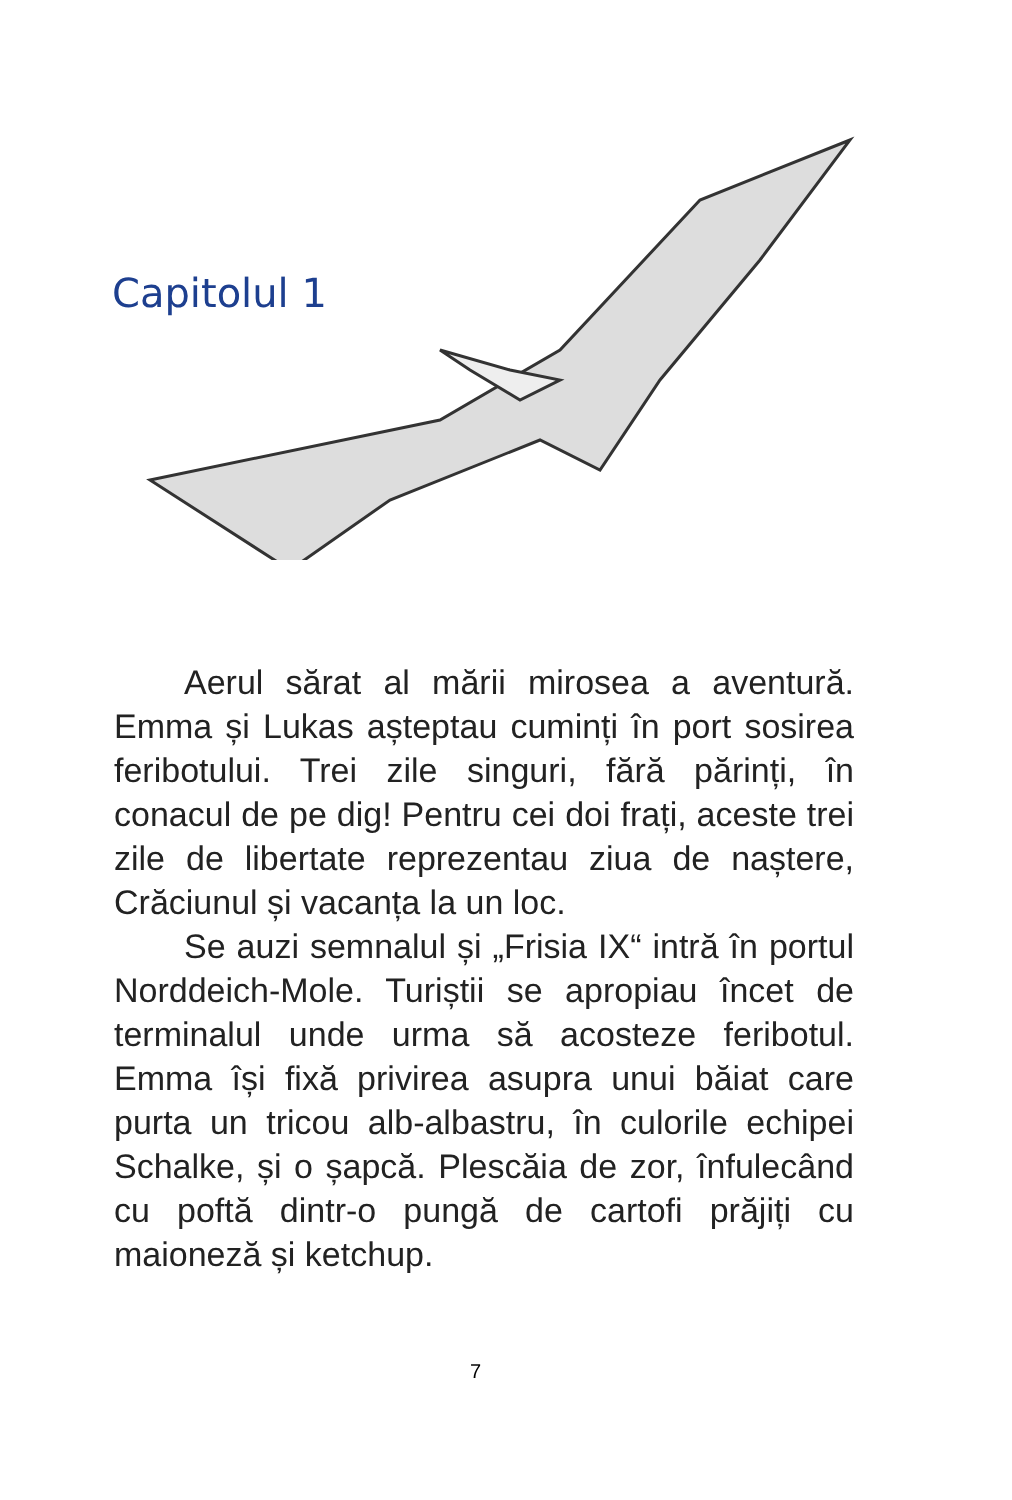Capitolul 1
Aerul sărat al mării mirosea a aventură. Emma și Lukas așteptau cuminți în port sosirea feribotului. Trei zile singuri, fără părinți, în conacul de pe dig! Pentru cei doi frați, aceste trei zile de libertate reprezentau ziua de naștere, Crăciunul și vacanța la un loc.
Se auzi semnalul și „Frisia IX“ intră în portul Norddeich-Mole. Turiștii se apropiau încet de terminalul unde urma să acosteze feribotul. Emma își fixă privirea asupra unui băiat care purta un tricou alb-albastru, în culorile echipei Schalke, și o șapcă. Plescăia de zor, înfulecând cu poftă dintr-o pungă de cartofi prăjiți cu maioneză și ketchup.
7